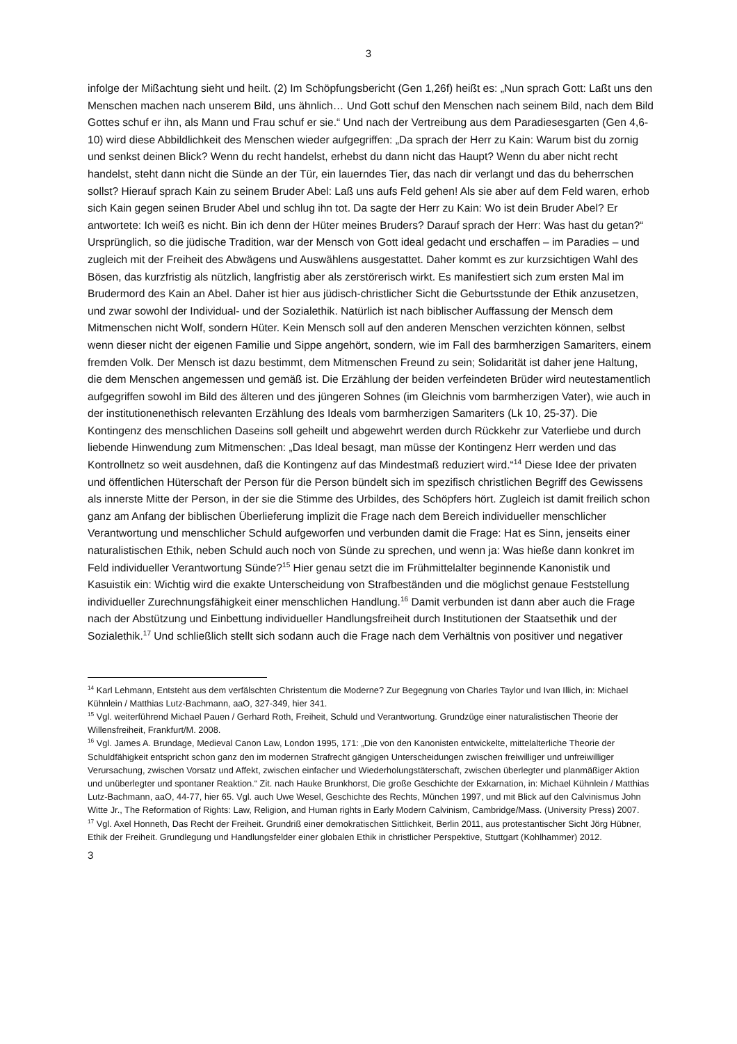3
infolge der Mißachtung sieht und heilt. (2) Im Schöpfungsbericht (Gen 1,26f) heißt es: „Nun sprach Gott: Laßt uns den Menschen machen nach unserem Bild, uns ähnlich… Und Gott schuf den Menschen nach seinem Bild, nach dem Bild Gottes schuf er ihn, als Mann und Frau schuf er sie.“ Und nach der Vertreibung aus dem Paradiesesgarten (Gen 4,6-10) wird diese Abbildlichkeit des Menschen wieder aufgegriffen: „Da sprach der Herr zu Kain: Warum bist du zornig und senkst deinen Blick? Wenn du recht handelst, erhebst du dann nicht das Haupt? Wenn du aber nicht recht handelst, steht dann nicht die Sünde an der Tür, ein lauerndes Tier, das nach dir verlangt und das du beherrschen sollst? Hierauf sprach Kain zu seinem Bruder Abel: Laß uns aufs Feld gehen! Als sie aber auf dem Feld waren, erhob sich Kain gegen seinen Bruder Abel und schlug ihn tot. Da sagte der Herr zu Kain: Wo ist dein Bruder Abel? Er antwortete: Ich weiß es nicht. Bin ich denn der Hüter meines Bruders? Darauf sprach der Herr: Was hast du getan?“ Ursprünglich, so die jüdische Tradition, war der Mensch von Gott ideal gedacht und erschaffen – im Paradies – und zugleich mit der Freiheit des Abwägens und Auswählens ausgestattet. Daher kommt es zur kurzsichtigen Wahl des Bösen, das kurzfristig als nützlich, langfristig aber als zerstörerisch wirkt. Es manifestiert sich zum ersten Mal im Brudermord des Kain an Abel. Daher ist hier aus jüdisch-christlicher Sicht die Geburtsstunde der Ethik anzusetzen, und zwar sowohl der Individual- und der Sozialethik. Natürlich ist nach biblischer Auffassung der Mensch dem Mitmenschen nicht Wolf, sondern Hüter. Kein Mensch soll auf den anderen Menschen verzichten können, selbst wenn dieser nicht der eigenen Familie und Sippe angehört, sondern, wie im Fall des barmherzigen Samariters, einem fremden Volk. Der Mensch ist dazu bestimmt, dem Mitmenschen Freund zu sein; Solidarität ist daher jene Haltung, die dem Menschen angemessen und gemäß ist. Die Erzählung der beiden verfeindeten Brüder wird neutestamentlich aufgegriffen sowohl im Bild des älteren und des jüngeren Sohnes (im Gleichnis vom barmherzigen Vater), wie auch in der institutionenethisch relevanten Erzählung des Ideals vom barmherzigen Samariters (Lk 10, 25-37). Die Kontingenz des menschlichen Daseins soll geheilt und abgewehrt werden durch Rückkehr zur Vaterliebe und durch liebende Hinwendung zum Mitmenschen: „Das Ideal besagt, man müsse der Kontingenz Herr werden und das Kontrollnetz so weit ausdehnen, daß die Kontingenz auf das Mindestmaß reduziert wird.“<sup>14</sup> Diese Idee der privaten und öffentlichen Hüterschaft der Person für die Person bündelt sich im spezifisch christlichen Begriff des Gewissens als innerste Mitte der Person, in der sie die Stimme des Urbildes, des Schöpfers hört. Zugleich ist damit freilich schon ganz am Anfang der biblischen Überlieferung implizit die Frage nach dem Bereich individueller menschlicher Verantwortung und menschlicher Schuld aufgeworfen und verbunden damit die Frage: Hat es Sinn, jenseits einer naturalistischen Ethik, neben Schuld auch noch von Sünde zu sprechen, und wenn ja: Was hieße dann konkret im Feld individueller Verantwortung Sünde?<sup>15</sup> Hier genau setzt die im Frühmittelalter beginnende Kanonistik und Kasuistik ein: Wichtig wird die exakte Unterscheidung von Strafbeständen und die möglichst genaue Feststellung individueller Zurechnungsfähigkeit einer menschlichen Handlung.<sup>16</sup> Damit verbunden ist dann aber auch die Frage nach der Abstützung und Einbettung individueller Handlungsfreiheit durch Institutionen der Staatsethik und der Sozialethik.<sup>17</sup> Und schließlich stellt sich sodann auch die Frage nach dem Verhältnis von positiver und negativer
<sup>14</sup> Karl Lehmann, Entsteht aus dem verfälschten Christentum die Moderne? Zur Begegnung von Charles Taylor und Ivan Illich, in: Michael Kühnlein / Matthias Lutz-Bachmann, aaO, 327-349, hier 341.
<sup>15</sup> Vgl. weiterführend Michael Pauen / Gerhard Roth, Freiheit, Schuld und Verantwortung. Grundzüge einer naturalistischen Theorie der Willensfreiheit, Frankfurt/M. 2008.
<sup>16</sup> Vgl. James A. Brundage, Medieval Canon Law, London 1995, 171: „Die von den Kanonisten entwickelte, mittelalterliche Theorie der Schuldfähigkeit entspricht schon ganz den im modernen Strafrecht gängigen Unterscheidungen zwischen freiwilliger und unfreiwilliger Verursachung, zwischen Vorsatz und Affekt, zwischen einfacher und Wiederholungstäterschaft, zwischen überlegter und planmäßiger Aktion und unüberlegter und spontaner Reaktion.“ Zit. nach Hauke Brunkhorst, Die große Geschichte der Exkarnation, in: Michael Kühnlein / Matthias Lutz-Bachmann, aaO, 44-77, hier 65. Vgl. auch Uwe Wesel, Geschichte des Rechts, München 1997, und mit Blick auf den Calvinismus John Witte Jr., The Reformation of Rights: Law, Religion, and Human rights in Early Modern Calvinism, Cambridge/Mass. (University Press) 2007.
<sup>17</sup> Vgl. Axel Honneth, Das Recht der Freiheit. Grundriß einer demokratischen Sittlichkeit, Berlin 2011, aus protestantischer Sicht Jörg Hübner, Ethik der Freiheit. Grundlegung und Handlungsfelder einer globalen Ethik in christlicher Perspektive, Stuttgart (Kohlhammer) 2012.
3